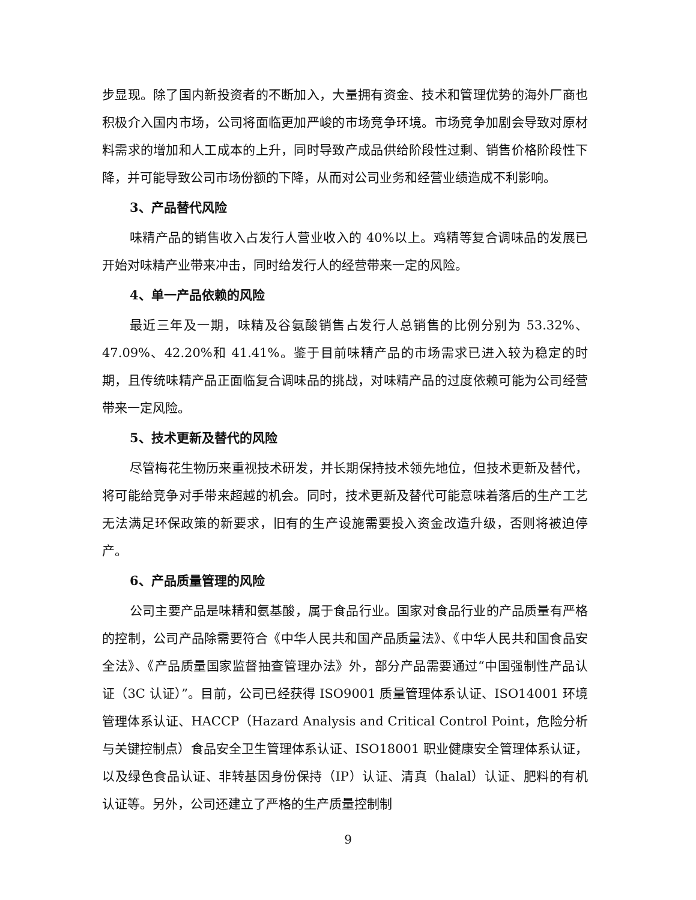步显现。除了国内新投资者的不断加入，大量拥有资金、技术和管理优势的海外厂商也积极介入国内市场，公司将面临更加严峻的市场竞争环境。市场竞争加剧会导致对原材料需求的增加和人工成本的上升，同时导致产成品供给阶段性过剩、销售价格阶段性下降，并可能导致公司市场份额的下降，从而对公司业务和经营业绩造成不利影响。
3、产品替代风险
味精产品的销售收入占发行人营业收入的 40%以上。鸡精等复合调味品的发展已开始对味精产业带来冲击，同时给发行人的经营带来一定的风险。
4、单一产品依赖的风险
最近三年及一期，味精及谷氨酸销售占发行人总销售的比例分别为 53.32%、47.09%、42.20%和 41.41%。鉴于目前味精产品的市场需求已进入较为稳定的时期，且传统味精产品正面临复合调味品的挑战，对味精产品的过度依赖可能为公司经营带来一定风险。
5、技术更新及替代的风险
尽管梅花生物历来重视技术研发，并长期保持技术领先地位，但技术更新及替代，将可能给竞争对手带来超越的机会。同时，技术更新及替代可能意味着落后的生产工艺无法满足环保政策的新要求，旧有的生产设施需要投入资金改造升级，否则将被迫停产。
6、产品质量管理的风险
公司主要产品是味精和氨基酸，属于食品行业。国家对食品行业的产品质量有严格的控制，公司产品除需要符合《中华人民共和国产品质量法》、《中华人民共和国食品安全法》、《产品质量国家监督抽查管理办法》外，部分产品需要通过“中国强制性产品认证（3C 认证）”。目前，公司已经获得 ISO9001 质量管理体系认证、ISO14001 环境管理体系认证、HACCP（Hazard Analysis and Critical Control Point，危险分析与关键控制点）食品安全卫生管理体系认证、ISO18001 职业健康安全管理体系认证，以及绿色食品认证、非转基因身份保持（IP）认证、清真（halal）认证、肥料的有机认证等。另外，公司还建立了严格的生产质量控制制
9